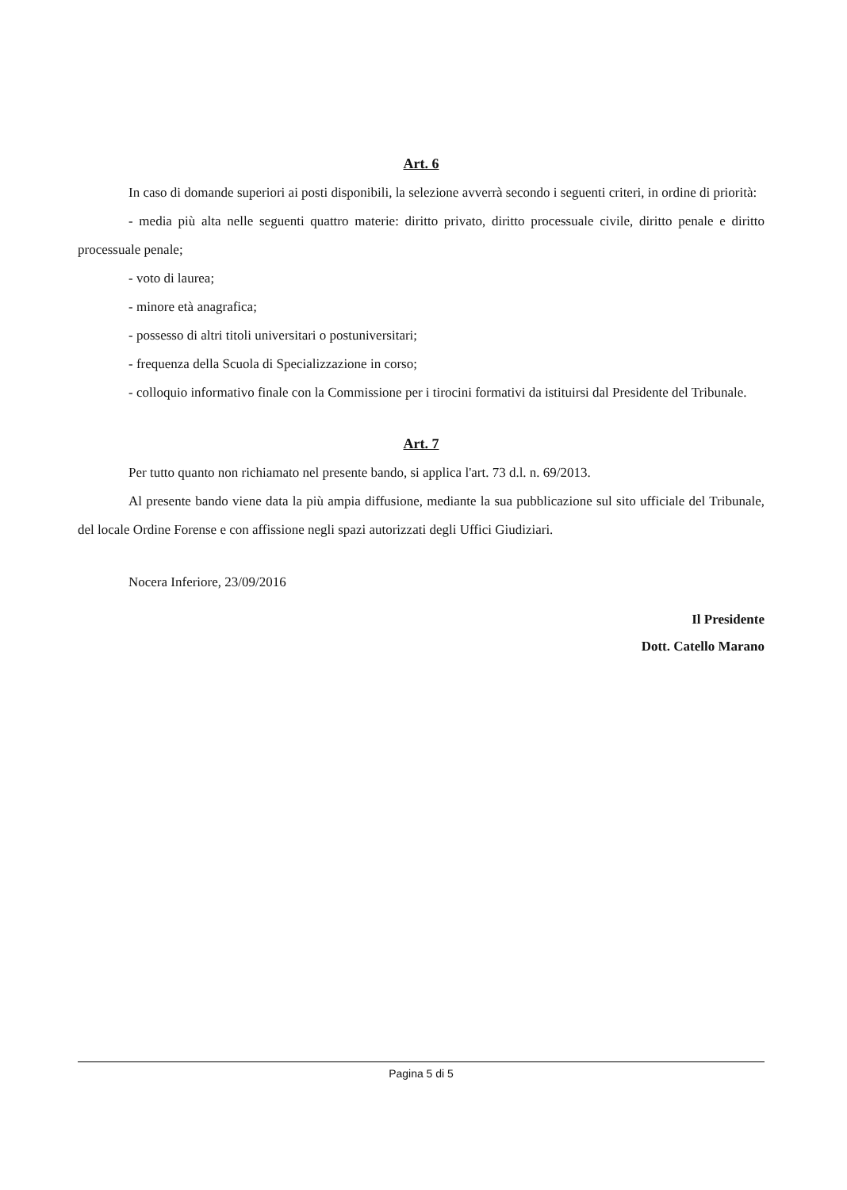Art. 6
In caso di domande superiori ai posti disponibili, la selezione avverrà secondo i seguenti criteri, in ordine di priorità:
- media più alta nelle seguenti quattro materie: diritto privato, diritto processuale civile, diritto penale e diritto processuale penale;
- voto di laurea;
- minore età anagrafica;
- possesso di altri titoli universitari o postuniversitari;
- frequenza della Scuola di Specializzazione in corso;
- colloquio informativo finale con la Commissione per i tirocini formativi da istituirsi dal Presidente del Tribunale.
Art. 7
Per tutto quanto non richiamato nel presente bando, si applica l'art. 73 d.l. n. 69/2013.
Al presente bando viene data la più ampia diffusione, mediante la sua pubblicazione sul sito ufficiale del Tribunale, del locale Ordine Forense e con affissione negli spazi autorizzati degli Uffici Giudiziari.
Nocera Inferiore, 23/09/2016
Il Presidente
Dott. Catello Marano
Pagina 5 di 5